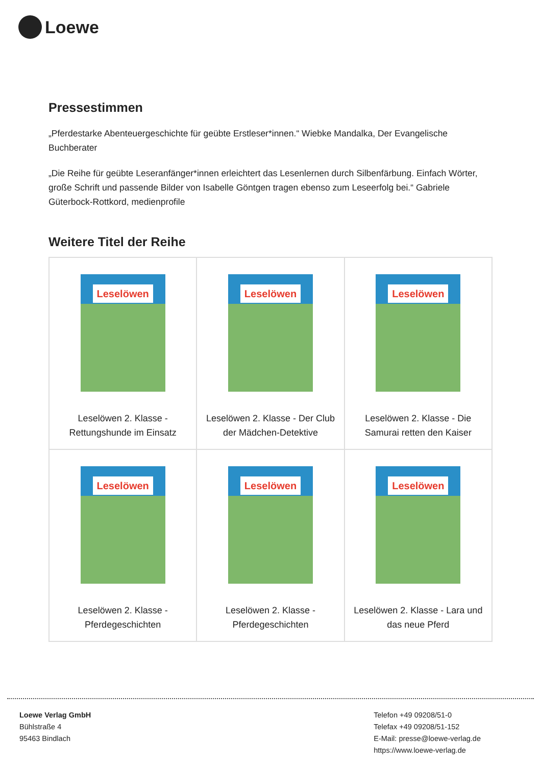Loewe
Pressestimmen
„Pferdestarke Abenteuergeschichte für geübte Erstleser*innen.“ Wiebke Mandalka, Der Evangelische Buchberater
„Die Reihe für geübte Leseranfänger*innen erleichtert das Lesenlernen durch Silbenfärbung. Einfach Wörter, große Schrift und passende Bilder von Isabelle Göntgen tragen ebenso zum Leseerfolg bei.“ Gabriele Güterbock-Rottkord, medienprofile
Weitere Titel der Reihe
| Leselöwen Leselöwen 2. Klasse - Rettungshunde im Einsatz | Leselöwen Leselöwen 2. Klasse - Der Club der Mädchen-Detektive | Leselöwen Leselöwen 2. Klasse - Die Samurai retten den Kaiser |
| Leselöwen Leselöwen 2. Klasse - Pferdegeschichten | Leselöwen Leselöwen 2. Klasse - Pferdegeschichten | Leselöwen Leselöwen 2. Klasse - Lara und das neue Pferd |
Loewe Verlag GmbH
Bühlstraße 4
95463 Bindlach
Telefon +49 09208/51-0
Telefax +49 09208/51-152
E-Mail: presse@loewe-verlag.de
https://www.loewe-verlag.de